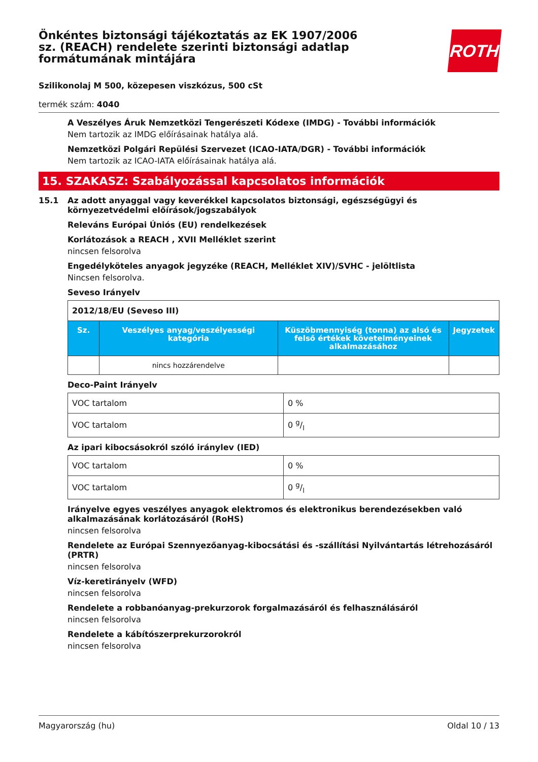ROTH
Önkéntes biztonsági tájékoztatás az EK 1907/2006 sz. (REACH) rendelete szerinti biztonsági adatlap formátumának mintájára
Szilikonolaj M 500, közepesen viszkózus, 500 cSt
termék szám: 4040
A Veszélyes Áruk Nemzetközi Tengerészeti Kódexe (IMDG) - További információk
Nem tartozik az IMDG előírásainak hatálya alá.
Nemzetközi Polgári Repülési Szervezet (ICAO-IATA/DGR) - További információk
Nem tartozik az ICAO-IATA előírásainak hatálya alá.
15. SZAKASZ: Szabályozással kapcsolatos információk
15.1 Az adott anyaggal vagy keverékkel kapcsolatos biztonsági, egészségügyi és környezetvédelmi előírások/jogszabályok
Releváns Európai Úniós (EU) rendelkezések
Korlátozások a REACH , XVII Melléklet szerint
nincsen felsorolva
Engedélyköteles anyagok jegyzéke (REACH, Melléklet XIV)/SVHC - jelöltlista
Nincsen felsorolva.
Seveso Irányelv
| 2012/18/EU (Seveso III) | | | |
| Sz. | Veszélyes anyag/veszélyességi kategória | Küszöbmennyiség (tonna) az alsó és felső értékek követelményeinek alkalmazásához | Jegyzetek |
| | nincs hozzárendelve | | |
Deco-Paint Irányelv
| VOC tartalom | 0 % |
| VOC tartalom | 0 g/l |
Az ipari kibocsásokról szóló iránylev (IED)
| VOC tartalom | 0 % |
| VOC tartalom | 0 g/l |
Irányelve egyes veszélyes anyagok elektromos és elektronikus berendezésekben való alkalmazásának korlátozásáról (RoHS)
nincsen felsorolva
Rendelete az Európai Szennyezőanyag-kibocsátási és -szállítási Nyilvántartás létrehozásáról (PRTR)
nincsen felsorolva
Víz-keretirányelv (WFD)
nincsen felsorolva
Rendelete a robbanóanyag-prekurzorok forgalmazásáról és felhasználásáról
nincsen felsorolva
Rendelete a kábítószerprekurzorokról
nincsen felsorolva
Magyarország (hu) Oldal 10 / 13